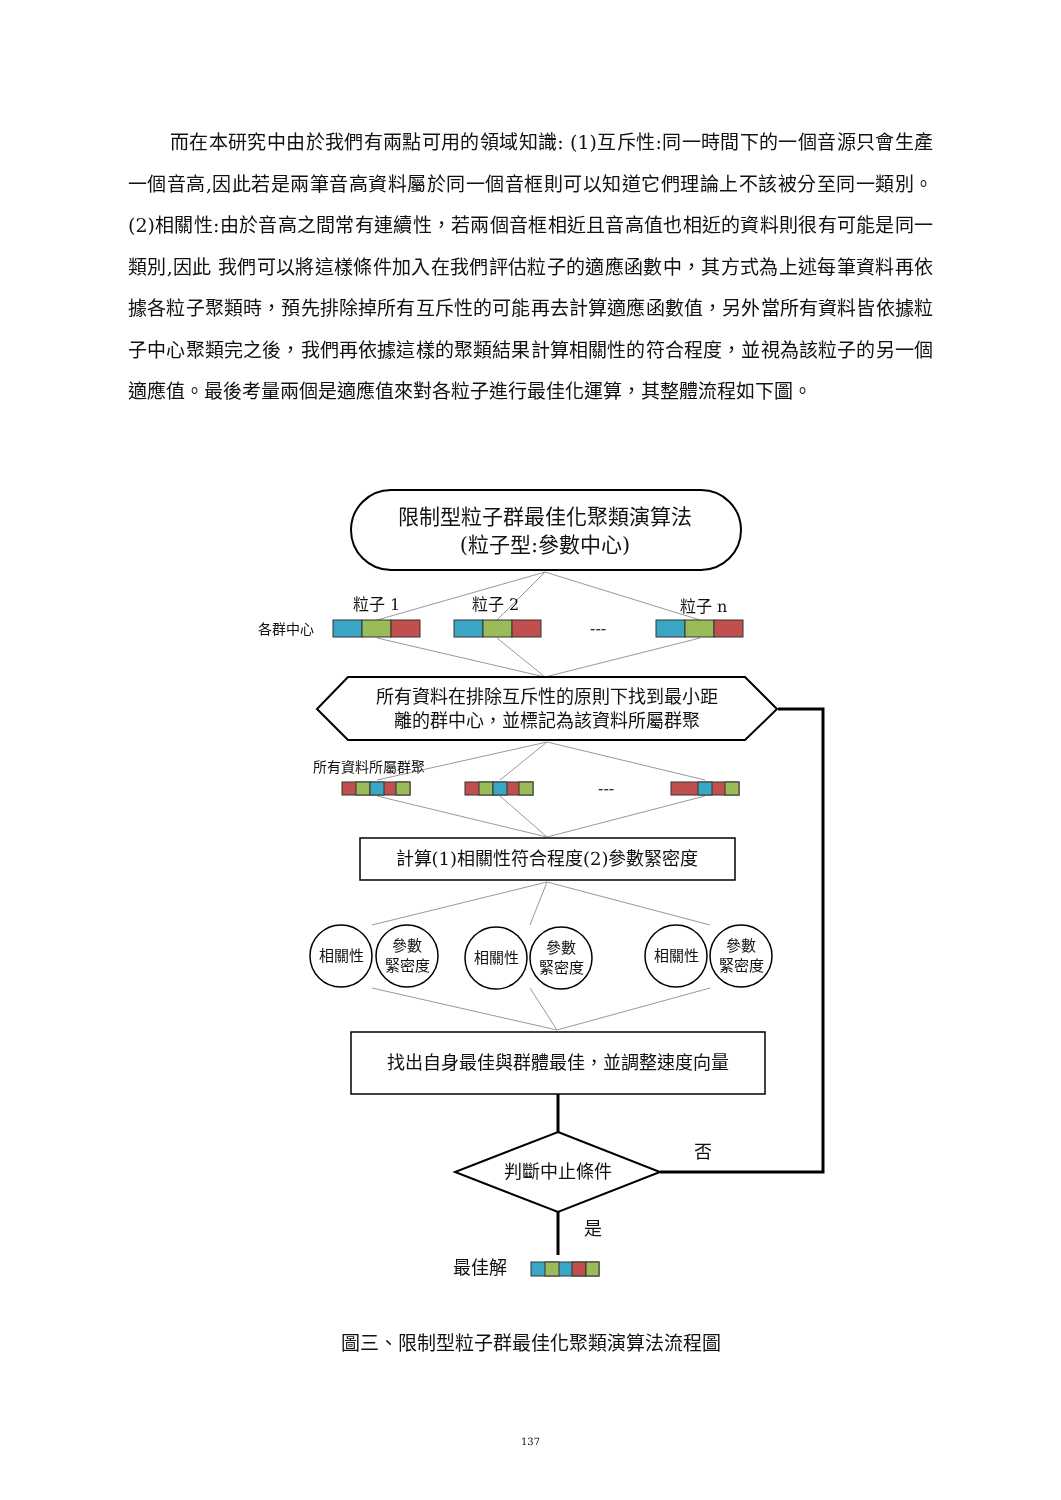而在本研究中由於我們有兩點可用的領域知識: (1)互斥性:同一時間下的一個音源只會生產一個音高,因此若是兩筆音高資料屬於同一個音框則可以知道它們理論上不該被分至同一類別。(2)相關性:由於音高之間常有連續性，若兩個音框相近且音高值也相近的資料則很有可能是同一類別,因此 我們可以將這樣條件加入在我們評估粒子的適應函數中，其方式為上述每筆資料再依據各粒子聚類時，預先排除掉所有互斥性的可能再去計算適應函數值，另外當所有資料皆依據粒子中心聚類完之後，我們再依據這樣的聚類結果計算相關性的符合程度，並視為該粒子的另一個適應值。最後考量兩個是適應值來對各粒子進行最佳化運算，其整體流程如下圖。
限制型粒子群最佳化聚類演算法
(粒子型:參數中心)
粒子 1
粒子 2
粒子 n
各群中心
---
所有資料在排除互斥性的原則下找到最小距
離的群中心，並標記為該資料所屬群聚
所有資料所屬群聚
---
計算(1)相關性符合程度(2)參數緊密度
相關性
參數
緊密度
相關性
參數
緊密度
相關性
參數
緊密度
找出自身最佳與群體最佳，並調整速度向量
判斷中止條件
否
是
最佳解
圖三、限制型粒子群最佳化聚類演算法流程圖
137